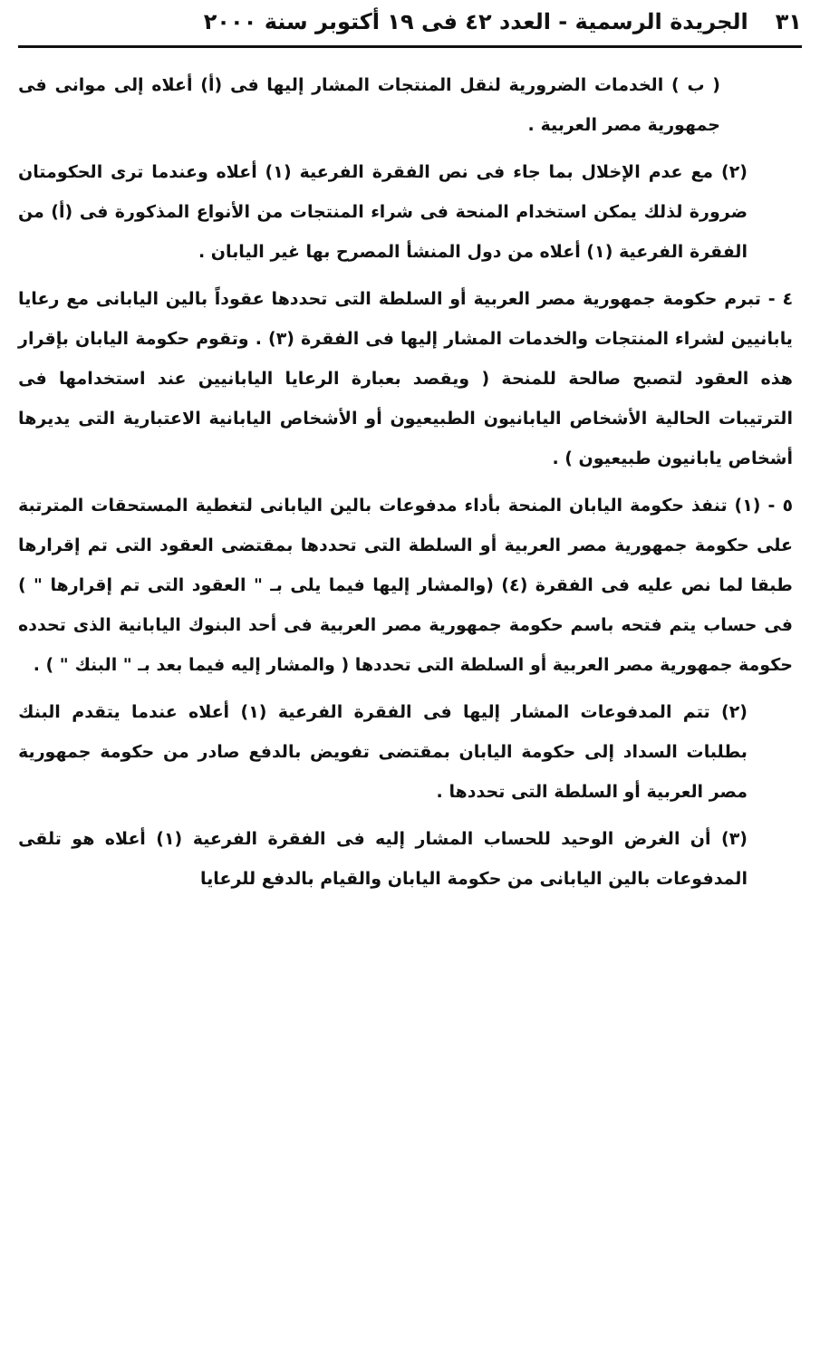٣١ الجريدة الرسمية - العدد ٤٢ فى ١٩ أكتوبر سنة ٢٠٠٠
( ب ) الخدمات الضرورية لنقل المنتجات المشار إليها فى (أ) أعلاه إلى موانى فى جمهورية مصر العربية .
(٢) مع عدم الإخلال بما جاء فى نص الفقرة الفرعية (١) أعلاه وعندما ترى الحكومتان ضرورة لذلك يمكن استخدام المنحة فى شراء المنتجات من الأنواع المذكورة فى (أ) من الفقرة الفرعية (١) أعلاه من دول المنشأ المصرح بها غير اليابان .
٤ - تبرم حكومة جمهورية مصر العربية أو السلطة التى تحددها عقوداً بالين اليابانى مع رعايا يابانيين لشراء المنتجات والخدمات المشار إليها فى الفقرة (٣) . وتقوم حكومة اليابان بإقرار هذه العقود لتصبح صالحة للمنحة ( ويقصد بعبارة الرعايا اليابانيين عند استخدامها فى الترتيبات الحالية الأشخاص اليابانيون الطبيعيون أو الأشخاص اليابانية الاعتبارية التى يديرها أشخاص يابانيون طبيعيون ) .
٥ - (١) تنفذ حكومة اليابان المنحة بأداء مدفوعات بالين اليابانى لتغطية المستحقات المترتبة على حكومة جمهورية مصر العربية أو السلطة التى تحددها بمقتضى العقود التى تم إقرارها طبقا لما نص عليه فى الفقرة (٤) (والمشار إليها فيما يلى بـ " العقود التى تم إقرارها " ) فى حساب يتم فتحه باسم حكومة جمهورية مصر العربية فى أحد البنوك اليابانية الذى تحدده حكومة جمهورية مصر العربية أو السلطة التى تحددها ( والمشار إليه فيما بعد بـ " البنك " ) .
(٢) تتم المدفوعات المشار إليها فى الفقرة الفرعية (١) أعلاه عندما يتقدم البنك بطلبات السداد إلى حكومة اليابان بمقتضى تفويض بالدفع صادر من حكومة جمهورية مصر العربية أو السلطة التى تحددها .
(٣) أن الغرض الوحيد للحساب المشار إليه فى الفقرة الفرعية (١) أعلاه هو تلقى المدفوعات بالين اليابانى من حكومة اليابان والقيام بالدفع للرعايا